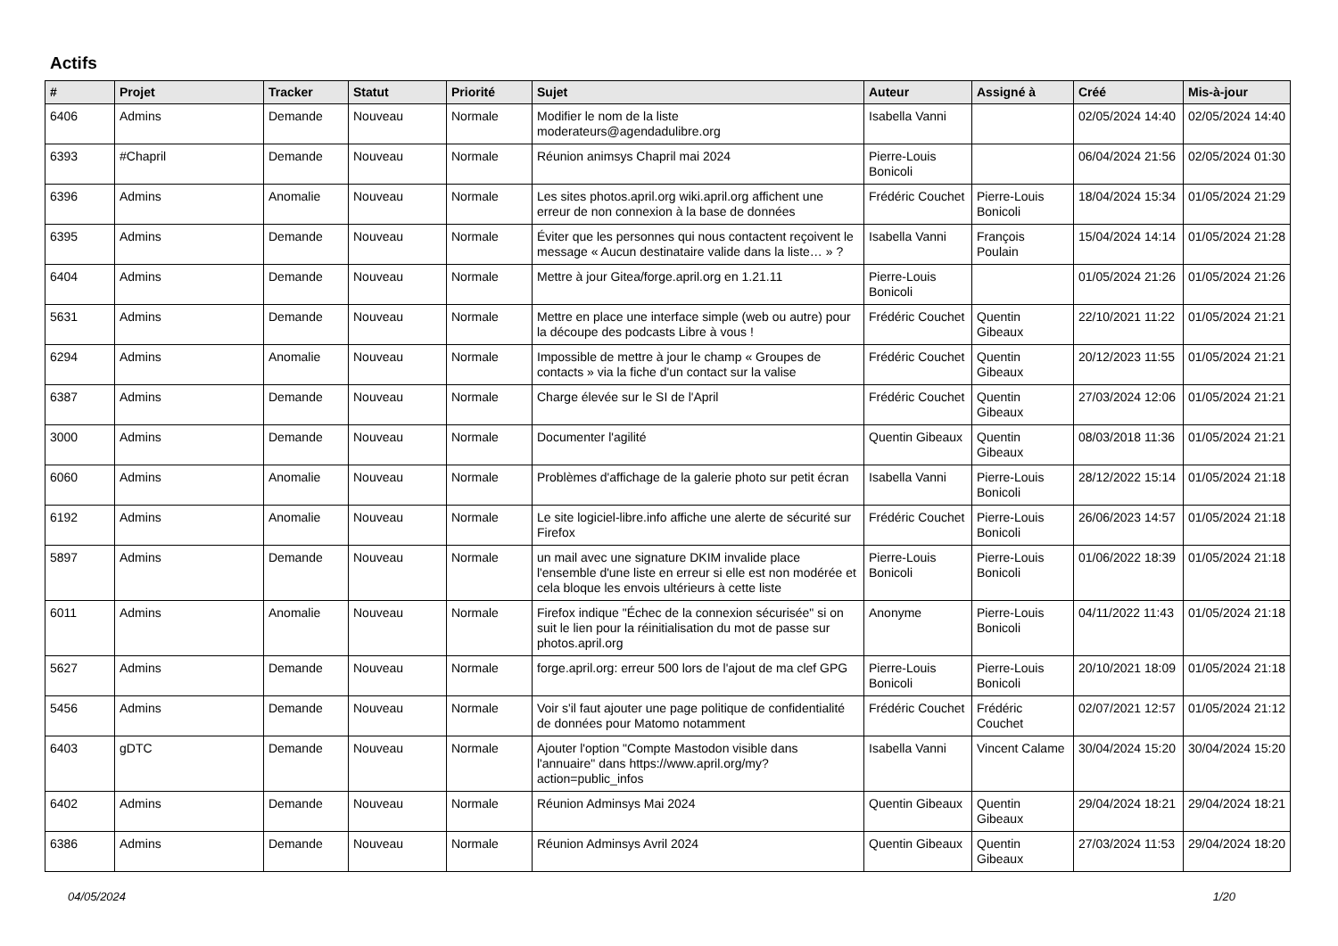Actifs
| # | Projet | Tracker | Statut | Priorité | Sujet | Auteur | Assigné à | Créé | Mis-à-jour |
| --- | --- | --- | --- | --- | --- | --- | --- | --- | --- |
| 6406 | Admins | Demande | Nouveau | Normale | Modifier le nom de la liste moderateurs@agendadulibre.org | Isabella Vanni | | 02/05/2024 14:40 | 02/05/2024 14:40 |
| 6393 | #Chapril | Demande | Nouveau | Normale | Réunion animsys Chapril mai 2024 | Pierre-Louis Bonicoli | | 06/04/2024 21:56 | 02/05/2024 01:30 |
| 6396 | Admins | Anomalie | Nouveau | Normale | Les sites photos.april.org wiki.april.org affichent une erreur de non connexion à la base de données | Frédéric Couchet | Pierre-Louis Bonicoli | 18/04/2024 15:34 | 01/05/2024 21:29 |
| 6395 | Admins | Demande | Nouveau | Normale | Éviter que les personnes qui nous contactent reçoivent le message « Aucun destinataire valide dans la liste… » ? | Isabella Vanni | François Poulain | 15/04/2024 14:14 | 01/05/2024 21:28 |
| 6404 | Admins | Demande | Nouveau | Normale | Mettre à jour Gitea/forge.april.org en 1.21.11 | Pierre-Louis Bonicoli | | 01/05/2024 21:26 | 01/05/2024 21:26 |
| 5631 | Admins | Demande | Nouveau | Normale | Mettre en place une interface simple (web ou autre) pour la découpe des podcasts Libre à vous ! | Frédéric Couchet | Quentin Gibeaux | 22/10/2021 11:22 | 01/05/2024 21:21 |
| 6294 | Admins | Anomalie | Nouveau | Normale | Impossible de mettre à jour le champ « Groupes de contacts » via la fiche d'un contact sur la valise | Frédéric Couchet | Quentin Gibeaux | 20/12/2023 11:55 | 01/05/2024 21:21 |
| 6387 | Admins | Demande | Nouveau | Normale | Charge élevée sur le SI de l'April | Frédéric Couchet | Quentin Gibeaux | 27/03/2024 12:06 | 01/05/2024 21:21 |
| 3000 | Admins | Demande | Nouveau | Normale | Documenter l'agilité | Quentin Gibeaux | Quentin Gibeaux | 08/03/2018 11:36 | 01/05/2024 21:21 |
| 6060 | Admins | Anomalie | Nouveau | Normale | Problèmes d'affichage de la galerie photo sur petit écran | Isabella Vanni | Pierre-Louis Bonicoli | 28/12/2022 15:14 | 01/05/2024 21:18 |
| 6192 | Admins | Anomalie | Nouveau | Normale | Le site logiciel-libre.info affiche une alerte de sécurité sur Firefox | Frédéric Couchet | Pierre-Louis Bonicoli | 26/06/2023 14:57 | 01/05/2024 21:18 |
| 5897 | Admins | Demande | Nouveau | Normale | un mail avec une signature DKIM invalide place l'ensemble d'une liste en erreur si elle est non modérée et cela bloque les envois ultérieurs à cette liste | Pierre-Louis Bonicoli | Pierre-Louis Bonicoli | 01/06/2022 18:39 | 01/05/2024 21:18 |
| 6011 | Admins | Anomalie | Nouveau | Normale | Firefox indique "Échec de la connexion sécurisée" si on suit le lien pour la réinitialisation du mot de passe sur photos.april.org | Anonyme | Pierre-Louis Bonicoli | 04/11/2022 11:43 | 01/05/2024 21:18 |
| 5627 | Admins | Demande | Nouveau | Normale | forge.april.org: erreur 500 lors de l'ajout de ma clef GPG | Pierre-Louis Bonicoli | Pierre-Louis Bonicoli | 20/10/2021 18:09 | 01/05/2024 21:18 |
| 5456 | Admins | Demande | Nouveau | Normale | Voir s'il faut ajouter une page politique de confidentialité de données pour Matomo notamment | Frédéric Couchet | Frédéric Couchet | 02/07/2021 12:57 | 01/05/2024 21:12 |
| 6403 | gDTC | Demande | Nouveau | Normale | Ajouter l'option "Compte Mastodon visible dans l'annuaire" dans https://www.april.org/my?action=public_infos | Isabella Vanni | Vincent Calame | 30/04/2024 15:20 | 30/04/2024 15:20 |
| 6402 | Admins | Demande | Nouveau | Normale | Réunion Adminsys Mai 2024 | Quentin Gibeaux | Quentin Gibeaux | 29/04/2024 18:21 | 29/04/2024 18:21 |
| 6386 | Admins | Demande | Nouveau | Normale | Réunion Adminsys Avril 2024 | Quentin Gibeaux | Quentin Gibeaux | 27/03/2024 11:53 | 29/04/2024 18:20 |
04/05/2024 1/20